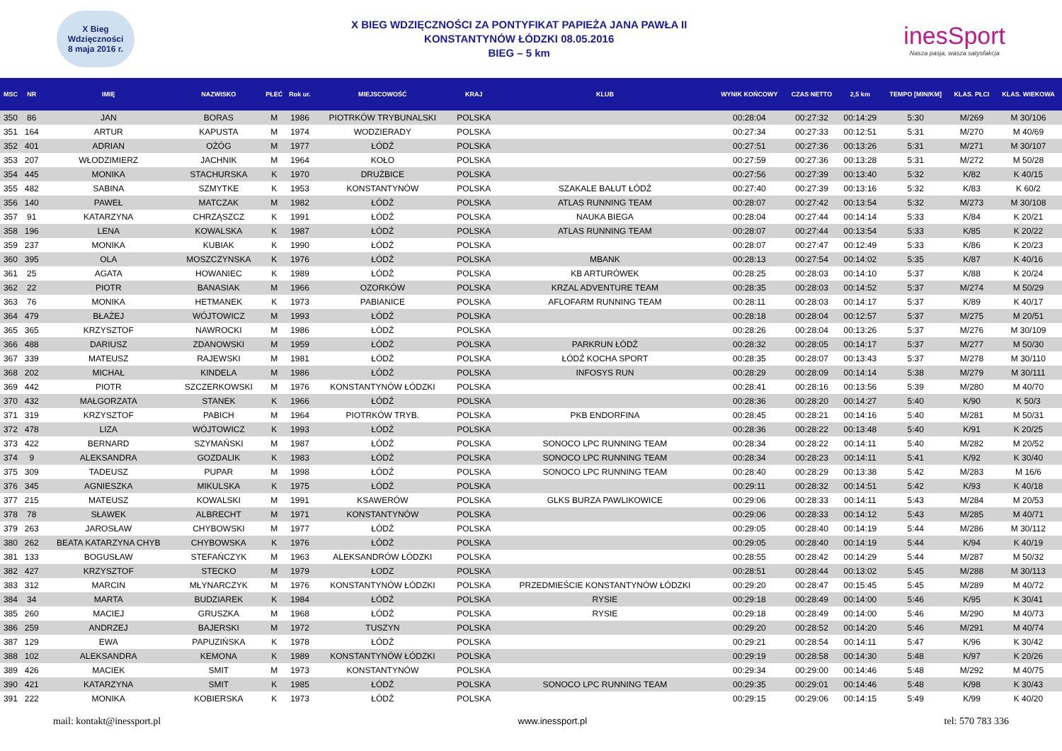X Bieg Wdzięczności
8 maja 2016 r.
X BIEG WDZIĘCZNOŚCI ZA PONTYFIKAT PAPIEŻA JANA PAWŁA II
KONSTANTYNÓW ŁÓDZKI 08.05.2016
BIEG – 5 km
inesSport
Nasza pasja, wasza satysfakcja
| MSC | NR | IMIĘ | NAZWISKO | PŁEĆ | Rok ur. | MIEJSCOWOŚĆ | KRAJ | KLUB | WYNIK KOŃCOWY | CZAS NETTO | 2,5 km | TEMPO [MIN/KM] | KLAS. PŁCI | KLAS. WIEKOWA |
| --- | --- | --- | --- | --- | --- | --- | --- | --- | --- | --- | --- | --- | --- | --- |
| 350 | 86 | JAN | BORAS | M | 1986 | PIOTRKÓW TRYBUNALSKI | POLSKA | | 00:28:04 | 00:27:32 | 00:14:29 | 5:30 | M/269 | M 30/106 |
| 351 | 164 | ARTUR | KAPUSTA | M | 1974 | WODZIERADY | POLSKA | | 00:27:34 | 00:27:33 | 00:12:51 | 5:31 | M/270 | M 40/69 |
| 352 | 401 | ADRIAN | OŻÓG | M | 1977 | ŁÓDŹ | POLSKA | | 00:27:51 | 00:27:36 | 00:13:26 | 5:31 | M/271 | M 30/107 |
| 353 | 207 | WŁODZIMIERZ | JACHNIK | M | 1964 | KOŁO | POLSKA | | 00:27:59 | 00:27:36 | 00:13:28 | 5:31 | M/272 | M 50/28 |
| 354 | 445 | MONIKA | STACHURSKA | K | 1970 | DRUŻBICE | POLSKA | | 00:27:56 | 00:27:39 | 00:13:40 | 5:32 | K/82 | K 40/15 |
| 355 | 482 | SABINA | SZMYTKE | K | 1953 | KONSTANTYNÓW | POLSKA | SZAKALE BAŁUT ŁÓDŹ | 00:27:40 | 00:27:39 | 00:13:16 | 5:32 | K/83 | K 60/2 |
| 356 | 140 | PAWEŁ | MATCZAK | M | 1982 | ŁÓDŹ | POLSKA | ATLAS RUNNING TEAM | 00:28:07 | 00:27:42 | 00:13:54 | 5:32 | M/273 | M 30/108 |
| 357 | 91 | KATARZYNA | CHRZĄSZCZ | K | 1991 | ŁÓDŹ | POLSKA | NAUKA BIEGA | 00:28:04 | 00:27:44 | 00:14:14 | 5:33 | K/84 | K 20/21 |
| 358 | 196 | LENA | KOWALSKA | K | 1987 | ŁÓDŹ | POLSKA | ATLAS RUNNING TEAM | 00:28:07 | 00:27:44 | 00:13:54 | 5:33 | K/85 | K 20/22 |
| 359 | 237 | MONIKA | KUBIAK | K | 1990 | ŁÓDŹ | POLSKA | | 00:28:07 | 00:27:47 | 00:12:49 | 5:33 | K/86 | K 20/23 |
| 360 | 395 | OLA | MOSZCZYNSKA | K | 1976 | ŁÓDŹ | POLSKA | MBANK | 00:28:13 | 00:27:54 | 00:14:02 | 5:35 | K/87 | K 40/16 |
| 361 | 25 | AGATA | HOWANIEC | K | 1989 | ŁÓDŹ | POLSKA | KB ARTURÓWEK | 00:28:25 | 00:28:03 | 00:14:10 | 5:37 | K/88 | K 20/24 |
| 362 | 22 | PIOTR | BANASIAK | M | 1966 | OZORKÓW | POLSKA | KRZAL ADVENTURE TEAM | 00:28:35 | 00:28:03 | 00:14:52 | 5:37 | M/274 | M 50/29 |
| 363 | 76 | MONIKA | HETMANEK | K | 1973 | PABIANICE | POLSKA | AFLOFARM RUNNING TEAM | 00:28:11 | 00:28:03 | 00:14:17 | 5:37 | K/89 | K 40/17 |
| 364 | 479 | BŁAŻEJ | WÓJTOWICZ | M | 1993 | ŁÓDŹ | POLSKA | | 00:28:18 | 00:28:04 | 00:12:57 | 5:37 | M/275 | M 20/51 |
| 365 | 365 | KRZYSZTOF | NAWROCKI | M | 1986 | ŁÓDŹ | POLSKA | | 00:28:26 | 00:28:04 | 00:13:26 | 5:37 | M/276 | M 30/109 |
| 366 | 488 | DARIUSZ | ZDANOWSKI | M | 1959 | ŁÓDŹ | POLSKA | PARKRUN ŁÓDŹ | 00:28:32 | 00:28:05 | 00:14:17 | 5:37 | M/277 | M 50/30 |
| 367 | 339 | MATEUSZ | RAJEWSKI | M | 1981 | ŁÓDŹ | POLSKA | ŁÓDŹ KOCHA SPORT | 00:28:35 | 00:28:07 | 00:13:43 | 5:37 | M/278 | M 30/110 |
| 368 | 202 | MICHAŁ | KINDELA | M | 1986 | ŁÓDŹ | POLSKA | INFOSYS RUN | 00:28:29 | 00:28:09 | 00:14:14 | 5:38 | M/279 | M 30/111 |
| 369 | 442 | PIOTR | SZCZERKOWSKI | M | 1976 | KONSTANTYNÓW ŁÓDZKI | POLSKA | | 00:28:41 | 00:28:16 | 00:13:56 | 5:39 | M/280 | M 40/70 |
| 370 | 432 | MAŁGORZATA | STANEK | K | 1966 | ŁÓDŹ | POLSKA | | 00:28:36 | 00:28:20 | 00:14:27 | 5:40 | K/90 | K 50/3 |
| 371 | 319 | KRZYSZTOF | PABICH | M | 1964 | PIOTRKÓW TRYB. | POLSKA | PKB ENDORFINA | 00:28:45 | 00:28:21 | 00:14:16 | 5:40 | M/281 | M 50/31 |
| 372 | 478 | LIZA | WÓJTOWICZ | K | 1993 | ŁÓDŹ | POLSKA | | 00:28:36 | 00:28:22 | 00:13:48 | 5:40 | K/91 | K 20/25 |
| 373 | 422 | BERNARD | SZYMAŃSKI | M | 1987 | ŁÓDŹ | POLSKA | SONOCO LPC RUNNING TEAM | 00:28:34 | 00:28:22 | 00:14:11 | 5:40 | M/282 | M 20/52 |
| 374 | 9 | ALEKSANDRA | GOZDALIK | K | 1983 | ŁÓDŹ | POLSKA | SONOCO LPC RUNNING TEAM | 00:28:34 | 00:28:23 | 00:14:11 | 5:41 | K/92 | K 30/40 |
| 375 | 309 | TADEUSZ | PUPAR | M | 1998 | ŁÓDŹ | POLSKA | SONOCO LPC RUNNING TEAM | 00:28:40 | 00:28:29 | 00:13:38 | 5:42 | M/283 | M 16/6 |
| 376 | 345 | AGNIESZKA | MIKULSKA | K | 1975 | ŁÓDŹ | POLSKA | | 00:29:11 | 00:28:32 | 00:14:51 | 5:42 | K/93 | K 40/18 |
| 377 | 215 | MATEUSZ | KOWALSKI | M | 1991 | KSAWERÓW | POLSKA | GLKS BURZA PAWLIKOWICE | 00:29:06 | 00:28:33 | 00:14:11 | 5:43 | M/284 | M 20/53 |
| 378 | 78 | SŁAWEK | ALBRECHT | M | 1971 | KONSTANTYNÓW | POLSKA | | 00:29:06 | 00:28:33 | 00:14:12 | 5:43 | M/285 | M 40/71 |
| 379 | 263 | JAROSŁAW | CHYBOWSKI | M | 1977 | ŁÓDŹ | POLSKA | | 00:29:05 | 00:28:40 | 00:14:19 | 5:44 | M/286 | M 30/112 |
| 380 | 262 | BEATA KATARZYNA CHYB | CHYBOWSKA | K | 1976 | ŁÓDŹ | POLSKA | | 00:29:05 | 00:28:40 | 00:14:19 | 5:44 | K/94 | K 40/19 |
| 381 | 133 | BOGUSŁAW | STEFAŃCZYK | M | 1963 | ALEKSANDRÓW ŁÓDZKI | POLSKA | | 00:28:55 | 00:28:42 | 00:14:29 | 5:44 | M/287 | M 50/32 |
| 382 | 427 | KRZYSZTOF | STECKO | M | 1979 | ŁODZ | POLSKA | | 00:28:51 | 00:28:44 | 00:13:02 | 5:45 | M/288 | M 30/113 |
| 383 | 312 | MARCIN | MŁYNARCZYK | M | 1976 | KONSTANTYNÓW ŁÓDZKI | POLSKA | PRZEDMIEŚCIE KONSTANTYNÓW ŁÓDZKI | 00:29:20 | 00:28:47 | 00:15:45 | 5:45 | M/289 | M 40/72 |
| 384 | 34 | MARTA | BUDZIAREK | K | 1984 | ŁÓDŹ | POLSKA | RYSIE | 00:29:18 | 00:28:49 | 00:14:00 | 5:46 | K/95 | K 30/41 |
| 385 | 260 | MACIEJ | GRUSZKA | M | 1968 | ŁÓDŹ | POLSKA | RYSIE | 00:29:18 | 00:28:49 | 00:14:00 | 5:46 | M/290 | M 40/73 |
| 386 | 259 | ANDRZEJ | BAJERSKI | M | 1972 | TUSZYN | POLSKA | | 00:29:20 | 00:28:52 | 00:14:20 | 5:46 | M/291 | M 40/74 |
| 387 | 129 | EWA | PAPUZIŃSKA | K | 1978 | ŁÓDŹ | POLSKA | | 00:29:21 | 00:28:54 | 00:14:11 | 5:47 | K/96 | K 30/42 |
| 388 | 102 | ALEKSANDRA | KEMONA | K | 1989 | KONSTANTYNÓW ŁÓDZKI | POLSKA | | 00:29:19 | 00:28:58 | 00:14:30 | 5:48 | K/97 | K 20/26 |
| 389 | 426 | MACIEK | SMIT | M | 1973 | KONSTANTYNÓW | POLSKA | | 00:29:34 | 00:29:00 | 00:14:46 | 5:48 | M/292 | M 40/75 |
| 390 | 421 | KATARZYNA | SMIT | K | 1985 | ŁÓDŹ | POLSKA | SONOCO LPC RUNNING TEAM | 00:29:35 | 00:29:01 | 00:14:46 | 5:48 | K/98 | K 30/43 |
| 391 | 222 | MONIKA | KOBIERSKA | K | 1973 | ŁÓDŹ | POLSKA | | 00:29:15 | 00:29:06 | 00:14:15 | 5:49 | K/99 | K 40/20 |
mail: kontakt@inessport.pl www.inessport.pl tel: 570 783 336